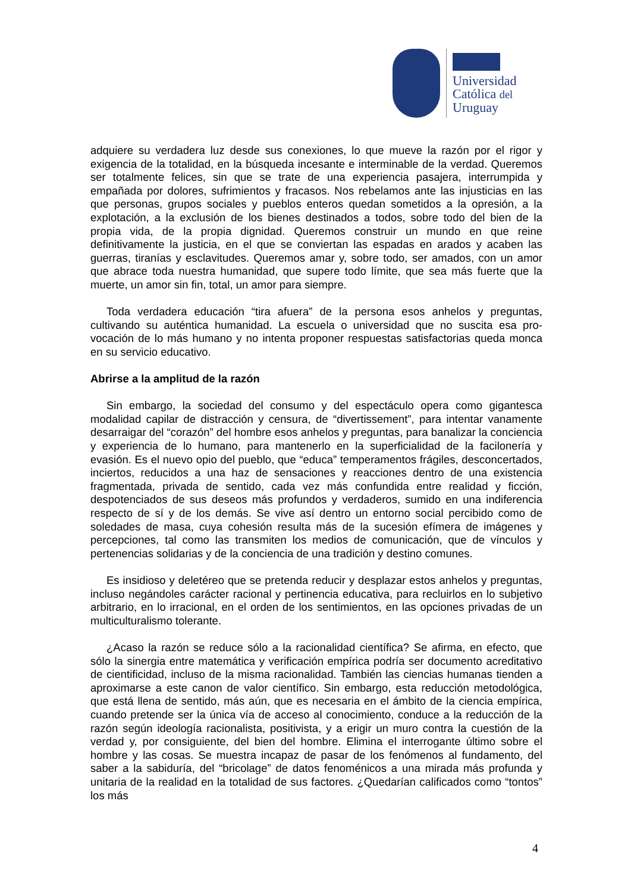Universidad
Católica del
Uruguay
adquiere su verdadera luz desde sus conexiones, lo que mueve la razón por el rigor y exigencia de la totalidad, en la búsqueda incesante e interminable de la verdad. Queremos ser totalmente felices, sin que se trate de una experiencia pasajera, interrumpida y empañada por dolores, sufrimientos y fracasos. Nos rebelamos ante las injusticias en las que personas, grupos sociales y pueblos enteros quedan sometidos a la opresión, a la explotación, a la exclusión de los bienes destinados a todos, sobre todo del bien de la propia vida, de la propia dignidad. Queremos construir un mundo en que reine definitivamente la justicia, en el que se conviertan las espadas en arados y acaben las guerras, tiranías y esclavitudes. Queremos amar y, sobre todo, ser amados, con un amor que abrace toda nuestra humanidad, que supere todo límite, que sea más fuerte que la muerte, un amor sin fin, total, un amor para siempre.
Toda verdadera educación “tira afuera” de la persona esos anhelos y preguntas, cultivando su auténtica humanidad. La escuela o universidad que no suscita esa pro-vocación de lo más humano y no intenta proponer respuestas satisfactorias queda monca en su servicio educativo.
Abrirse a la amplitud de la razón
Sin embargo, la sociedad del consumo y del espectáculo opera como gigantesca modalidad capilar de distracción y censura, de “divertissement”, para intentar vanamente desarraigar del “corazón” del hombre esos anhelos y preguntas, para banalizar la conciencia y experiencia de lo humano, para mantenerlo en la superficialidad de la facilonería y evasión. Es el nuevo opio del pueblo, que “educa” temperamentos frágiles, desconcertados, inciertos, reducidos a una haz de sensaciones y reacciones dentro de una existencia fragmentada, privada de sentido, cada vez más confundida entre realidad y ficción, despotenciados de sus deseos más profundos y verdaderos, sumido en una indiferencia respecto de sí y de los demás. Se vive así dentro un entorno social percibido como de soledades de masa, cuya cohesión resulta más de la sucesión efímera de imágenes y percepciones, tal como las transmiten los medios de comunicación, que de vínculos y pertenencias solidarias y de la conciencia de una tradición y destino comunes.
Es insidioso y deletéreo que se pretenda reducir y desplazar estos anhelos y preguntas, incluso negándoles carácter racional y pertinencia educativa, para recluirlos en lo subjetivo arbitrario, en lo irracional, en el orden de los sentimientos, en las opciones privadas de un multiculturalismo tolerante.
¿Acaso la razón se reduce sólo a la racionalidad científica? Se afirma, en efecto, que sólo la sinergia entre matemática y verificación empírica podría ser documento acreditativo de cientificidad, incluso de la misma racionalidad. También las ciencias humanas tienden a aproximarse a este canon de valor científico. Sin embargo, esta reducción metodológica, que está llena de sentido, más aún, que es necesaria en el ámbito de la ciencia empírica, cuando pretende ser la única vía de acceso al conocimiento, conduce a la reducción de la razón según ideología racionalista, positivista, y a erigir un muro contra la cuestión de la verdad y, por consiguiente, del bien del hombre. Elimina el interrogante último sobre el hombre y las cosas. Se muestra incapaz de pasar de los fenómenos al fundamento, del saber a la sabiduría, del “bricolage” de datos fenoménicos a una mirada más profunda y unitaria de la realidad en la totalidad de sus factores. ¿Quedarían calificados como “tontos” los más
4